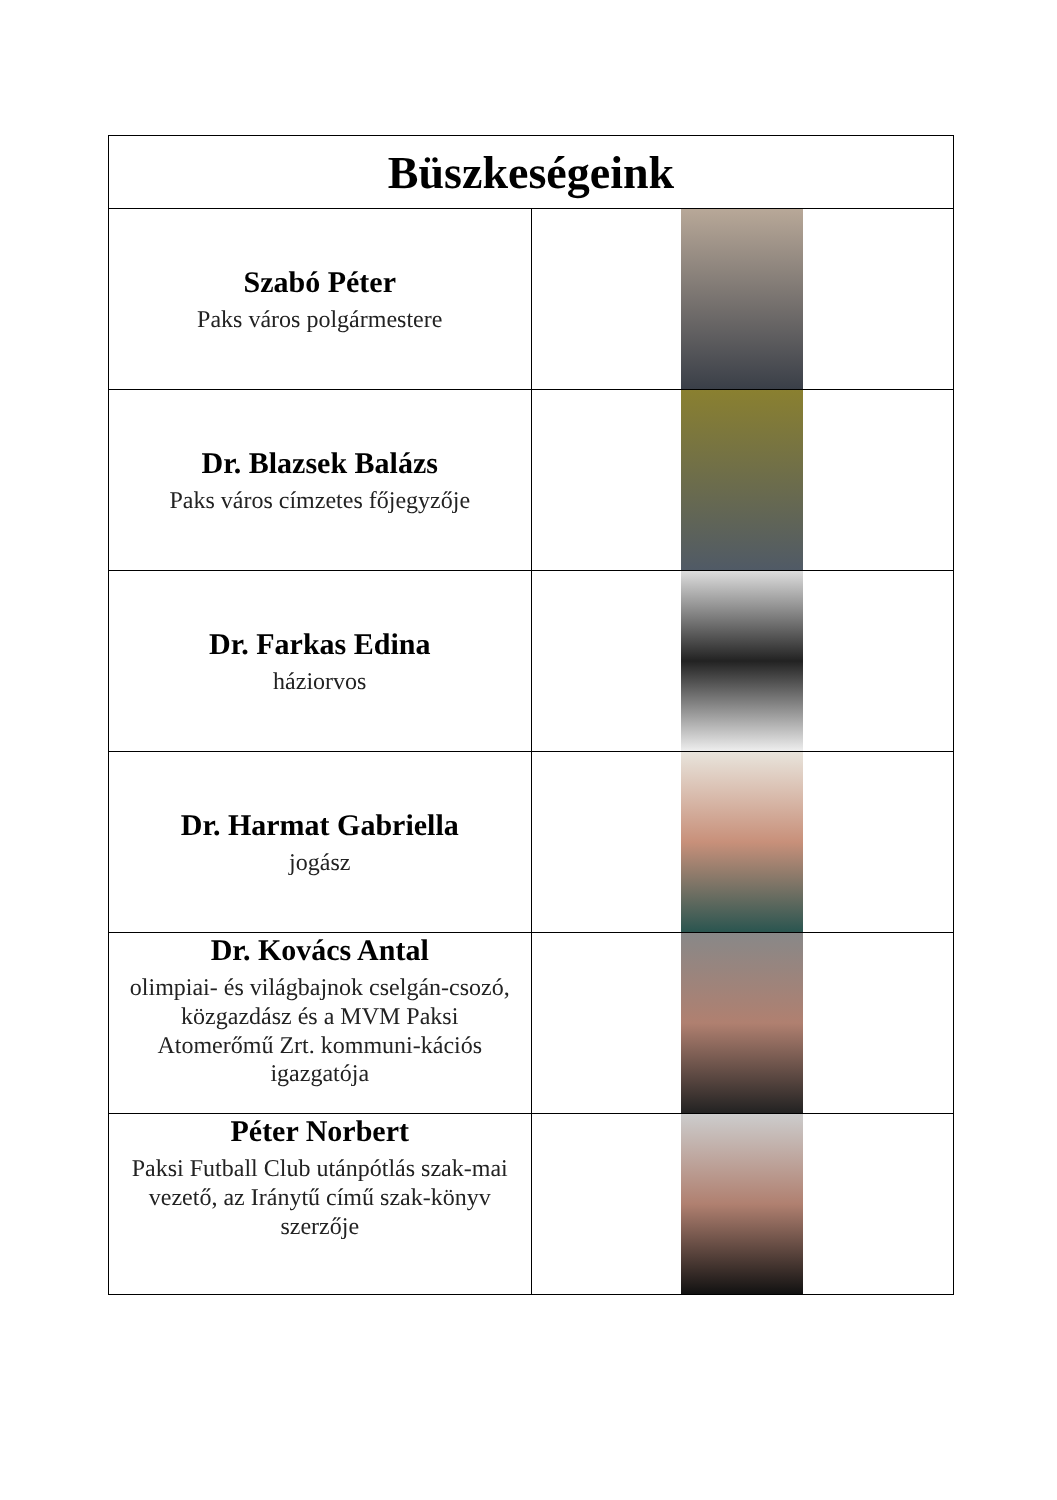| Büszkeségeink | |
| --- | --- |
| Szabó Péter Paks város polgármestere | |
| Dr. Blazsek Balázs Paks város címzetes főjegyzője | |
| Dr. Farkas Edina háziorvos | |
| Dr. Harmat Gabriella jogász | |
| Dr. Kovács Antal olimpiai- és világbajnok cselgán-csozó, közgazdász és a MVM Paksi Atomerőmű Zrt. kommuni-kációs igazgatója | |
| Péter Norbert Paksi Futball Club utánpótlás szak-mai vezető, az Iránytű című szak-könyv szerzője | |